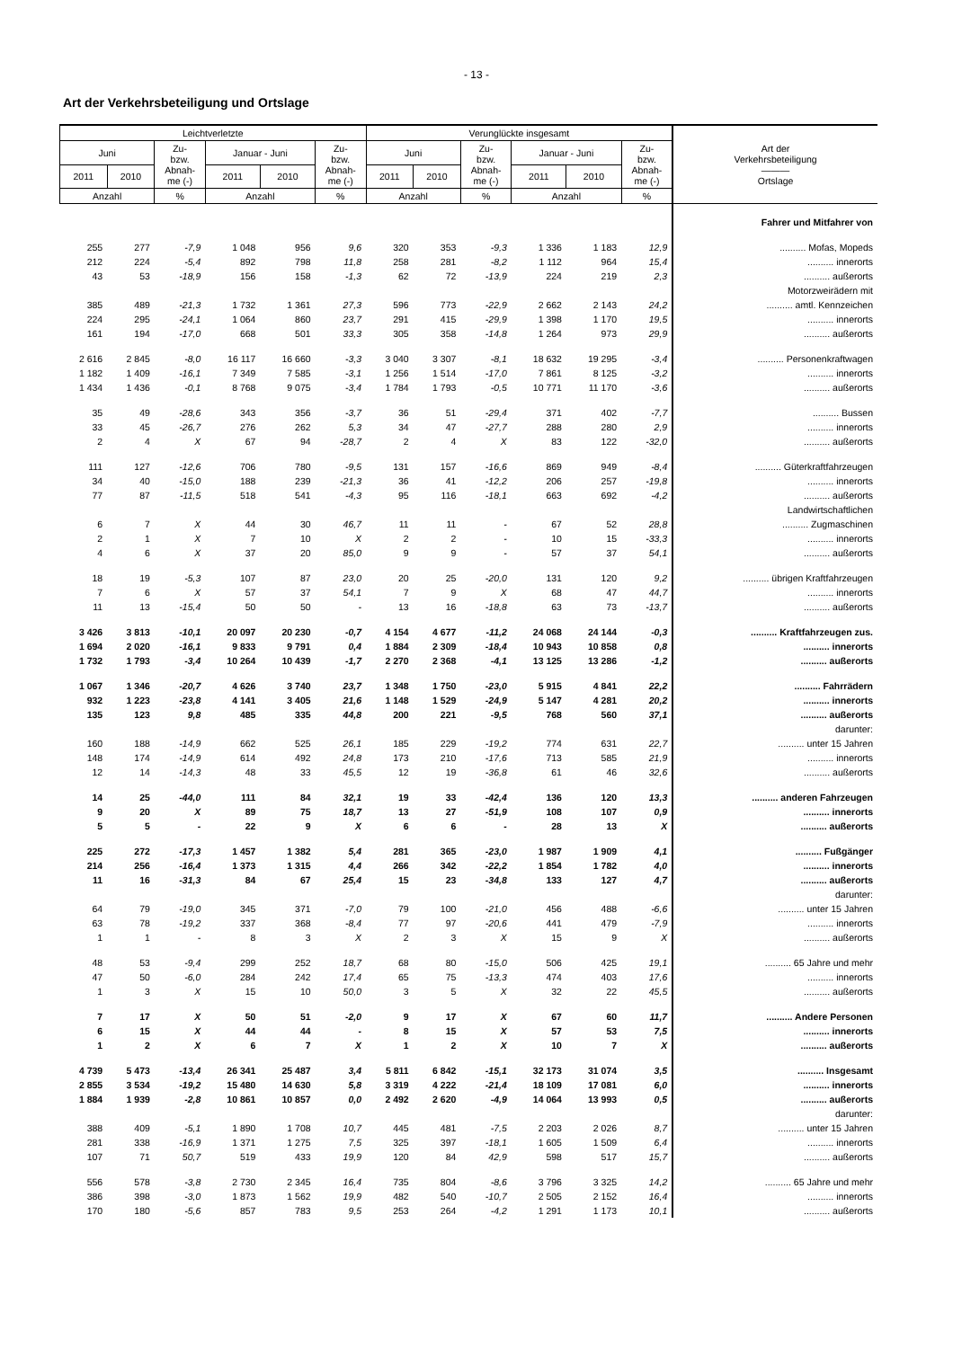- 13 -
Art der Verkehrsbeteiligung und Ortslage
| Leichtverletzte | | | | | | Verunglückte insgesamt | | | | | | Art der Verkehrsbeteiligung ——— Ortslage |
| --- | --- | --- | --- | --- | --- | --- | --- | --- | --- | --- | --- | --- |
| Juni | | Zu- bzw. Abnah- me (-) | Januar - Juni | | Zu- bzw. Abnah- me (-) | Juni | | Zu- bzw. Abnah- me (-) | Januar - Juni | | Zu- bzw. Abnah- me (-) | |
| 2011 | 2010 | | 2011 | 2010 | | 2011 | 2010 | | 2011 | 2010 | | |
| Anzahl | | % | Anzahl | | % | Anzahl | | % | Anzahl | | % | |
| | | | | | | | | | | | | Fahrer und Mitfahrer von |
| 255 | 277 | -7,9 | 1 048 | 956 | 9,6 | 320 | 353 | -9,3 | 1 336 | 1 183 | 12,9 | .......... Mofas, Mopeds |
| 212 | 224 | -5,4 | 892 | 798 | 11,8 | 258 | 281 | -8,2 | 1 112 | 964 | 15,4 | .......... innerorts |
| 43 | 53 | -18,9 | 156 | 158 | -1,3 | 62 | 72 | -13,9 | 224 | 219 | 2,3 | .......... außerorts |
| | | | | | | | | | | | | Motorzweirädern mit |
| 385 | 489 | -21,3 | 1 732 | 1 361 | 27,3 | 596 | 773 | -22,9 | 2 662 | 2 143 | 24,2 | .......... amtl. Kennzeichen |
| 224 | 295 | -24,1 | 1 064 | 860 | 23,7 | 291 | 415 | -29,9 | 1 398 | 1 170 | 19,5 | .......... innerorts |
| 161 | 194 | -17,0 | 668 | 501 | 33,3 | 305 | 358 | -14,8 | 1 264 | 973 | 29,9 | .......... außerorts |
| 2 616 | 2 845 | -8,0 | 16 117 | 16 660 | -3,3 | 3 040 | 3 307 | -8,1 | 18 632 | 19 295 | -3,4 | .......... Personenkraftwagen |
| 1 182 | 1 409 | -16,1 | 7 349 | 7 585 | -3,1 | 1 256 | 1 514 | -17,0 | 7 861 | 8 125 | -3,2 | .......... innerorts |
| 1 434 | 1 436 | -0,1 | 8 768 | 9 075 | -3,4 | 1 784 | 1 793 | -0,5 | 10 771 | 11 170 | -3,6 | .......... außerorts |
| 35 | 49 | -28,6 | 343 | 356 | -3,7 | 36 | 51 | -29,4 | 371 | 402 | -7,7 | .......... Bussen |
| 33 | 45 | -26,7 | 276 | 262 | 5,3 | 34 | 47 | -27,7 | 288 | 280 | 2,9 | .......... innerorts |
| 2 | 4 | X | 67 | 94 | -28,7 | 2 | 4 | X | 83 | 122 | -32,0 | .......... außerorts |
| 111 | 127 | -12,6 | 706 | 780 | -9,5 | 131 | 157 | -16,6 | 869 | 949 | -8,4 | .......... Güterkraftfahrzeugen |
| 34 | 40 | -15,0 | 188 | 239 | -21,3 | 36 | 41 | -12,2 | 206 | 257 | -19,8 | .......... innerorts |
| 77 | 87 | -11,5 | 518 | 541 | -4,3 | 95 | 116 | -18,1 | 663 | 692 | -4,2 | .......... außerorts |
| | | | | | | | | | | | | Landwirtschaftlichen |
| 6 | 7 | X | 44 | 30 | 46,7 | 11 | 11 | - | 67 | 52 | 28,8 | .......... Zugmaschinen |
| 2 | 1 | X | 7 | 10 | X | 2 | 2 | - | 10 | 15 | -33,3 | .......... innerorts |
| 4 | 6 | X | 37 | 20 | 85,0 | 9 | 9 | - | 57 | 37 | 54,1 | .......... außerorts |
| 18 | 19 | -5,3 | 107 | 87 | 23,0 | 20 | 25 | -20,0 | 131 | 120 | 9,2 | .......... übrigen Kraftfahrzeugen |
| 7 | 6 | X | 57 | 37 | 54,1 | 7 | 9 | X | 68 | 47 | 44,7 | .......... innerorts |
| 11 | 13 | -15,4 | 50 | 50 | - | 13 | 16 | -18,8 | 63 | 73 | -13,7 | .......... außerorts |
| 3 426 | 3 813 | -10,1 | 20 097 | 20 230 | -0,7 | 4 154 | 4 677 | -11,2 | 24 068 | 24 144 | -0,3 | .......... Kraftfahrzeugen zus. |
| 1 694 | 2 020 | -16,1 | 9 833 | 9 791 | 0,4 | 1 884 | 2 309 | -18,4 | 10 943 | 10 858 | 0,8 | .......... innerorts |
| 1 732 | 1 793 | -3,4 | 10 264 | 10 439 | -1,7 | 2 270 | 2 368 | -4,1 | 13 125 | 13 286 | -1,2 | .......... außerorts |
| 1 067 | 1 346 | -20,7 | 4 626 | 3 740 | 23,7 | 1 348 | 1 750 | -23,0 | 5 915 | 4 841 | 22,2 | .......... Fahrrädern |
| 932 | 1 223 | -23,8 | 4 141 | 3 405 | 21,6 | 1 148 | 1 529 | -24,9 | 5 147 | 4 281 | 20,2 | .......... innerorts |
| 135 | 123 | 9,8 | 485 | 335 | 44,8 | 200 | 221 | -9,5 | 768 | 560 | 37,1 | .......... außerorts |
| | | | | | | | | | | | | darunter: |
| 160 | 188 | -14,9 | 662 | 525 | 26,1 | 185 | 229 | -19,2 | 774 | 631 | 22,7 | .......... unter 15 Jahren |
| 148 | 174 | -14,9 | 614 | 492 | 24,8 | 173 | 210 | -17,6 | 713 | 585 | 21,9 | .......... innerorts |
| 12 | 14 | -14,3 | 48 | 33 | 45,5 | 12 | 19 | -36,8 | 61 | 46 | 32,6 | .......... außerorts |
| 14 | 25 | -44,0 | 111 | 84 | 32,1 | 19 | 33 | -42,4 | 136 | 120 | 13,3 | .......... anderen Fahrzeugen |
| 9 | 20 | X | 89 | 75 | 18,7 | 13 | 27 | -51,9 | 108 | 107 | 0,9 | .......... innerorts |
| 5 | 5 | - | 22 | 9 | X | 6 | 6 | - | 28 | 13 | X | .......... außerorts |
| 225 | 272 | -17,3 | 1 457 | 1 382 | 5,4 | 281 | 365 | -23,0 | 1 987 | 1 909 | 4,1 | .......... Fußgänger |
| 214 | 256 | -16,4 | 1 373 | 1 315 | 4,4 | 266 | 342 | -22,2 | 1 854 | 1 782 | 4,0 | .......... innerorts |
| 11 | 16 | -31,3 | 84 | 67 | 25,4 | 15 | 23 | -34,8 | 133 | 127 | 4,7 | .......... außerorts |
| | | | | | | | | | | | | darunter: |
| 64 | 79 | -19,0 | 345 | 371 | -7,0 | 79 | 100 | -21,0 | 456 | 488 | -6,6 | .......... unter 15 Jahren |
| 63 | 78 | -19,2 | 337 | 368 | -8,4 | 77 | 97 | -20,6 | 441 | 479 | -7,9 | .......... innerorts |
| 1 | 1 | - | 8 | 3 | X | 2 | 3 | X | 15 | 9 | X | .......... außerorts |
| 48 | 53 | -9,4 | 299 | 252 | 18,7 | 68 | 80 | -15,0 | 506 | 425 | 19,1 | .......... 65 Jahre und mehr |
| 47 | 50 | -6,0 | 284 | 242 | 17,4 | 65 | 75 | -13,3 | 474 | 403 | 17,6 | .......... innerorts |
| 1 | 3 | X | 15 | 10 | 50,0 | 3 | 5 | X | 32 | 22 | 45,5 | .......... außerorts |
| 7 | 17 | X | 50 | 51 | -2,0 | 9 | 17 | X | 67 | 60 | 11,7 | .......... Andere Personen |
| 6 | 15 | X | 44 | 44 | - | 8 | 15 | X | 57 | 53 | 7,5 | .......... innerorts |
| 1 | 2 | X | 6 | 7 | X | 1 | 2 | X | 10 | 7 | X | .......... außerorts |
| 4 739 | 5 473 | -13,4 | 26 341 | 25 487 | 3,4 | 5 811 | 6 842 | -15,1 | 32 173 | 31 074 | 3,5 | .......... Insgesamt |
| 2 855 | 3 534 | -19,2 | 15 480 | 14 630 | 5,8 | 3 319 | 4 222 | -21,4 | 18 109 | 17 081 | 6,0 | .......... innerorts |
| 1 884 | 1 939 | -2,8 | 10 861 | 10 857 | 0,0 | 2 492 | 2 620 | -4,9 | 14 064 | 13 993 | 0,5 | .......... außerorts |
| | | | | | | | | | | | | darunter: |
| 388 | 409 | -5,1 | 1 890 | 1 708 | 10,7 | 445 | 481 | -7,5 | 2 203 | 2 026 | 8,7 | .......... unter 15 Jahren |
| 281 | 338 | -16,9 | 1 371 | 1 275 | 7,5 | 325 | 397 | -18,1 | 1 605 | 1 509 | 6,4 | .......... innerorts |
| 107 | 71 | 50,7 | 519 | 433 | 19,9 | 120 | 84 | 42,9 | 598 | 517 | 15,7 | .......... außerorts |
| 556 | 578 | -3,8 | 2 730 | 2 345 | 16,4 | 735 | 804 | -8,6 | 3 796 | 3 325 | 14,2 | .......... 65 Jahre und mehr |
| 386 | 398 | -3,0 | 1 873 | 1 562 | 19,9 | 482 | 540 | -10,7 | 2 505 | 2 152 | 16,4 | .......... innerorts |
| 170 | 180 | -5,6 | 857 | 783 | 9,5 | 253 | 264 | -4,2 | 1 291 | 1 173 | 10,1 | .......... außerorts |